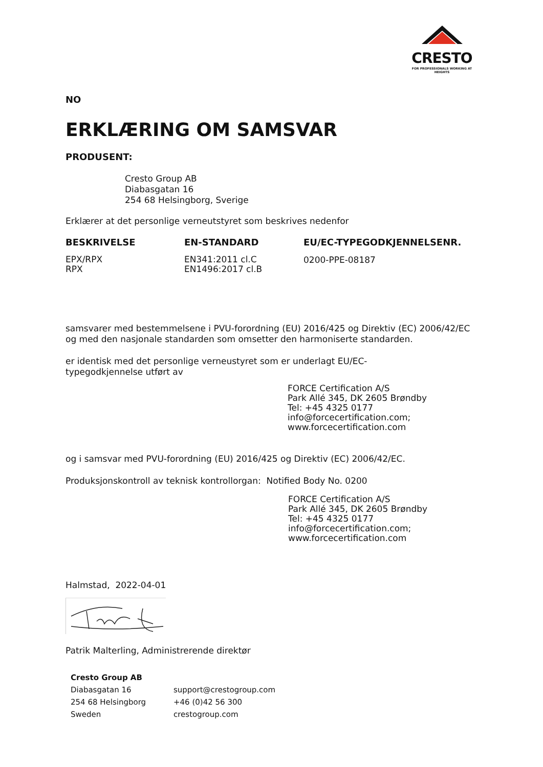CRESTO
FOR PROFESSIONALS WORKING AT HEIGHTS
NO
ERKLÆRING OM SAMSVAR
PRODUSENT:
Cresto Group AB
Diabasgatan 16
254 68 Helsingborg, Sverige
Erklærer at det personlige verneutstyret som beskrives nedenfor
| BESKRIVELSE | EN-STANDARD | EU/EC-TYPEGODKJENNELSENR. |
| --- | --- | --- |
| EPX/RPX RPX | EN341:2011 cl.C EN1496:2017 cl.B | 0200-PPE-08187 |
samsvarer med bestemmelsene i PVU-forordning (EU) 2016/425 og Direktiv (EC) 2006/42/EC og med den nasjonale standarden som omsetter den harmoniserte standarden.
er identisk med det personlige verneustyret som er underlagt EU/EC-
typegodkjennelse utført av
FORCE Certification A/S
Park Allé 345, DK 2605 Brøndby
Tel: +45 4325 0177
info@forcecertification.com;
www.forcecertification.com
og i samsvar med PVU-forordning (EU) 2016/425 og Direktiv (EC) 2006/42/EC.
Produksjonskontroll av teknisk kontrollorgan: Notified Body No. 0200
FORCE Certification A/S
Park Allé 345, DK 2605 Brøndby
Tel: +45 4325 0177
info@forcecertification.com;
www.forcecertification.com
Halmstad, 2022-04-01
Patrik Malterling, Administrerende direktør
| Cresto Group AB | |
| Diabasgatan 16 | support@crestogroup.com |
| 254 68 Helsingborg | +46 (0)42 56 300 |
| Sweden | crestogroup.com |